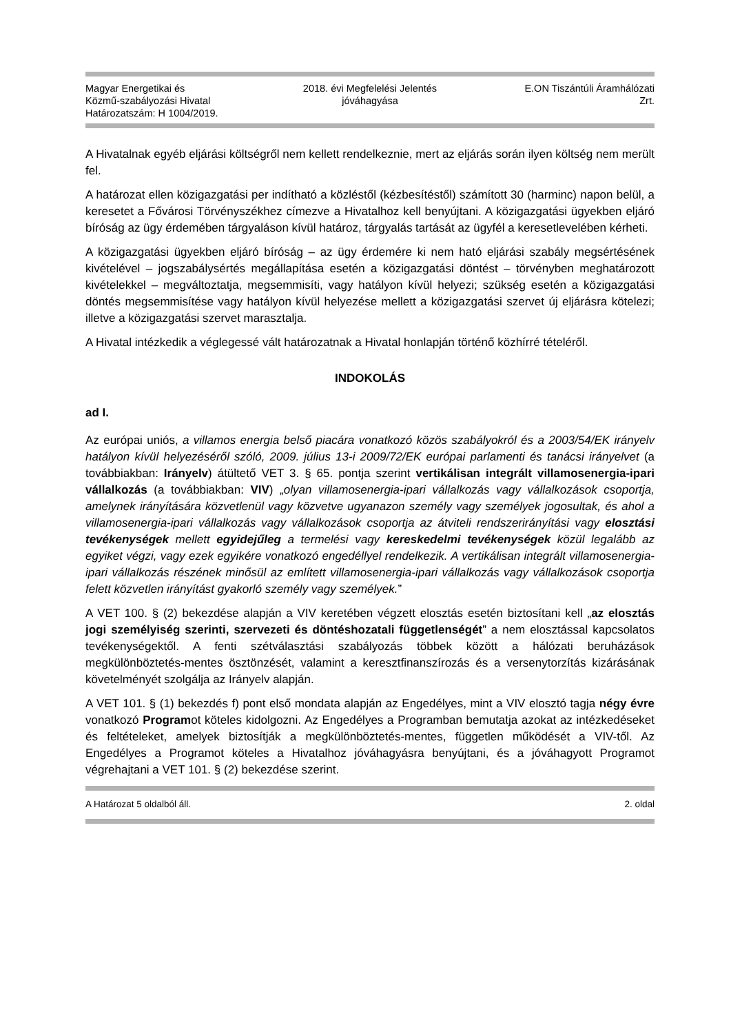Magyar Energetikai és
Közmű-szabályozási Hivatal
Határozatszám: H 1004/2019.
2018. évi Megfelelési Jelentés
jóváhagyása
E.ON Tiszántúli Áramhálózati
Zrt.
A Hivatalnak egyéb eljárási költségről nem kellett rendelkeznie, mert az eljárás során ilyen költség nem merült fel.
A határozat ellen közigazgatási per indítható a közléstől (kézbesítéstől) számított 30 (harminc) napon belül, a keresetet a Fővárosi Törvényszékhez címezve a Hivatalhoz kell benyújtani. A közigazgatási ügyekben eljáró bíróság az ügy érdemében tárgyaláson kívül határoz, tárgyalás tartását az ügyfél a keresetlevelében kérheti.
A közigazgatási ügyekben eljáró bíróság – az ügy érdemére ki nem ható eljárási szabály megsértésének kivételével – jogszabálysértés megállapítása esetén a közigazgatási döntést – törvényben meghatározott kivételekkel – megváltoztatja, megsemmisíti, vagy hatályon kívül helyezi; szükség esetén a közigazgatási döntés megsemmisítése vagy hatályon kívül helyezése mellett a közigazgatási szervet új eljárásra kötelezi; illetve a közigazgatási szervet marasztalja.
A Hivatal intézkedik a véglegessé vált határozatnak a Hivatal honlapján történő közhírré tételéről.
INDOKOLÁS
ad I.
Az európai uniós, a villamos energia belső piacára vonatkozó közös szabályokról és a 2003/54/EK irányelv hatályon kívül helyezéséről szóló, 2009. július 13-i 2009/72/EK európai parlamenti és tanácsi irányelvet (a továbbiakban: Irányelv) átültető VET 3. § 65. pontja szerint vertikálisan integrált villamosenergia-ipari vállalkozás (a továbbiakban: VIV) „olyan villamosenergia-ipari vállalkozás vagy vállalkozások csoportja, amelynek irányítására közvetlenül vagy közvetve ugyanazon személy vagy személyek jogosultak, és ahol a villamosenergia-ipari vállalkozás vagy vállalkozások csoportja az átviteli rendszerirányítási vagy elosztási tevékenységek mellett egyidejűleg a termelési vagy kereskedelmi tevékenységek közül legalább az egyiket végzi, vagy ezek egyikére vonatkozó engedéllyel rendelkezik. A vertikálisan integrált villamosenergia-ipari vállalkozás részének minősül az említett villamosenergia-ipari vállalkozás vagy vállalkozások csoportja felett közvetlen irányítást gyakorló személy vagy személyek.”
A VET 100. § (2) bekezdése alapján a VIV keretében végzett elosztás esetén biztosítani kell „az elosztás jogi személyiség szerinti, szervezeti és döntéshozatali függetlenségét” a nem elosztással kapcsolatos tevékenységektől. A fenti szétválasztási szabályozás többek között a hálózati beruházások megkülönböztetés-mentes ösztönzését, valamint a keresztfinanszírozás és a versenytorzítás kizárásának követelményét szolgálja az Irányelv alapján.
A VET 101. § (1) bekezdés f) pont első mondata alapján az Engedélyes, mint a VIV elosztó tagja négy évre vonatkozó Programot köteles kidolgozni. Az Engedélyes a Programban bemutatja azokat az intézkedéseket és feltételeket, amelyek biztosítják a megkülönböztetés-mentes, független működését a VIV-től. Az Engedélyes a Programot köteles a Hivatalhoz jóváhagyásra benyújtani, és a jóváhagyott Programot végrehajtani a VET 101. § (2) bekezdése szerint.
A Határozat 5 oldalból áll. 2. oldal